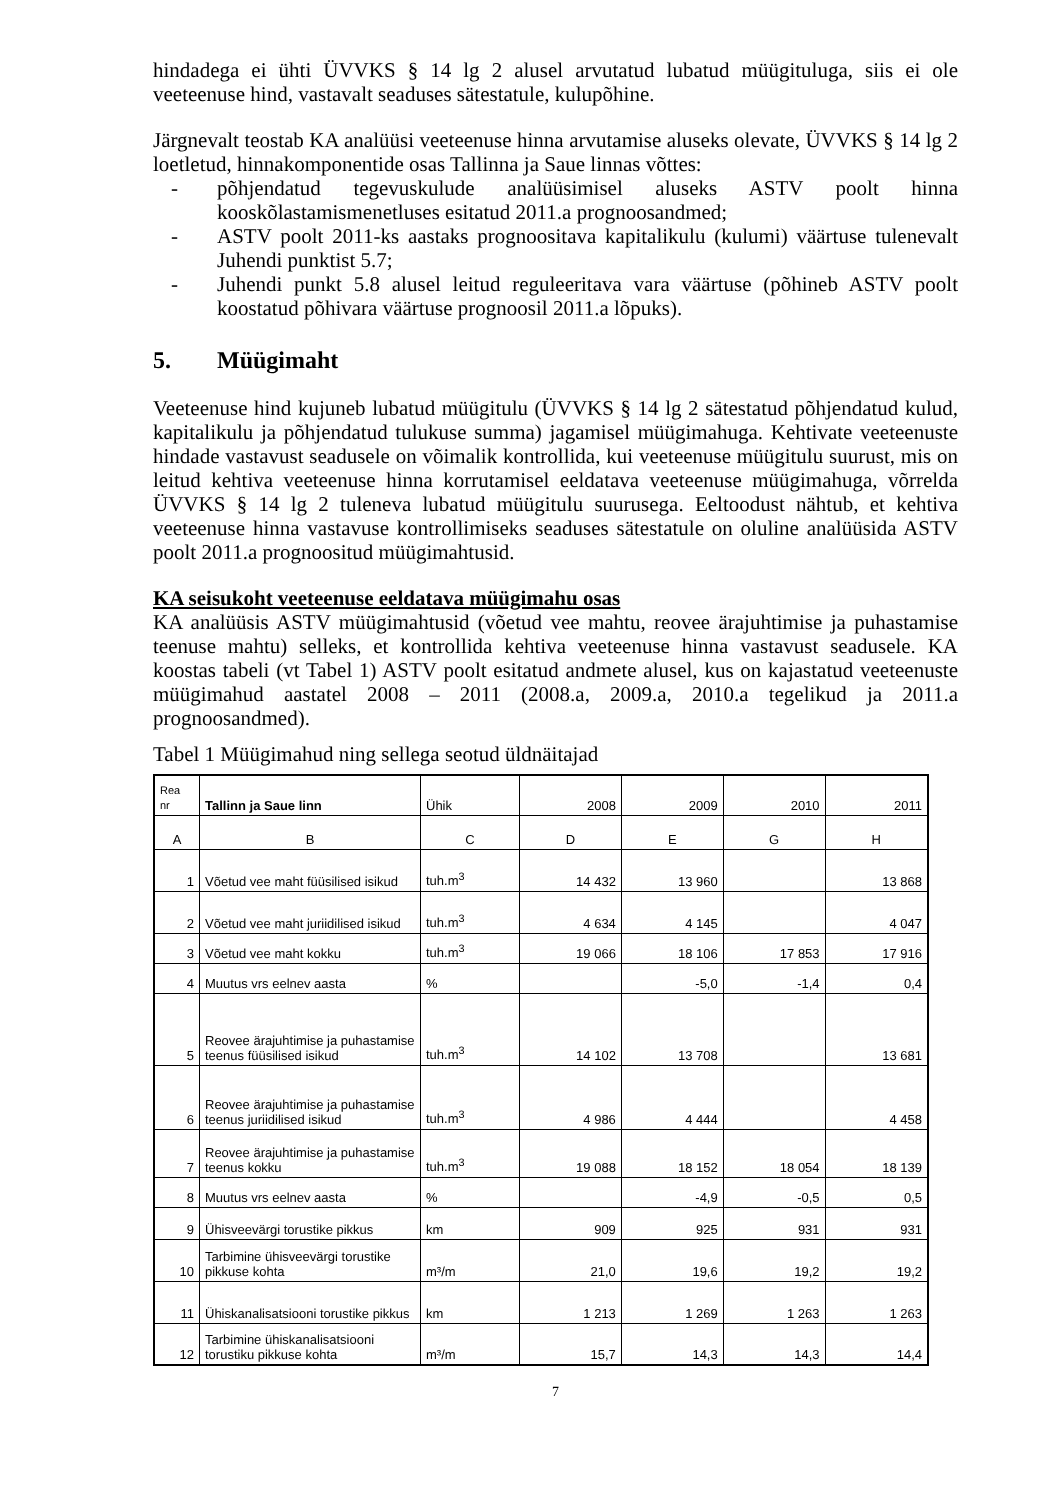hindadega ei ühti ÜVVKS § 14 lg 2 alusel arvutatud lubatud müügituluga, siis ei ole veeteenuse hind, vastavalt seaduses sätestatule, kulupõhine.
Järgnevalt teostab KA analüüsi veeteenuse hinna arvutamise aluseks olevate, ÜVVKS § 14 lg 2 loetletud, hinnakomponentide osas Tallinna ja Saue linnas võttes:
- põhjendatud tegevuskulude analüüsimisel aluseks ASTV poolt hinna kooskõlastamismenetluses esitatud 2011.a prognoosandmed;
- ASTV poolt 2011-ks aastaks prognoositava kapitalikulu (kulumi) väärtuse tulenevalt Juhendi punktist 5.7;
- Juhendi punkt 5.8 alusel leitud reguleeritava vara väärtuse (põhineb ASTV poolt koostatud põhivara väärtuse prognoosil 2011.a lõpuks).
5. Müügimaht
Veeteenuse hind kujuneb lubatud müügitulu (ÜVVKS § 14 lg 2 sätestatud põhjendatud kulud, kapitalikulu ja põhjendatud tulukuse summa) jagamisel müügimahuga. Kehtivate veeteenuste hindade vastavust seadusele on võimalik kontrollida, kui veeteenuse müügitulu suurust, mis on leitud kehtiva veeteenuse hinna korrutamisel eeldatava veeteenuse müügimahuga, võrrelda ÜVVKS § 14 lg 2 tuleneva lubatud müügitulu suurusega. Eeltoodust nähtub, et kehtiva veeteenuse hinna vastavuse kontrollimiseks seaduses sätestatule on oluline analüüsida ASTV poolt 2011.a prognoositud müügimahtusid.
KA seisukoht veeteenuse eeldatava müügimahu osas
KA analüüsis ASTV müügimahtusid (võetud vee mahtu, reovee ärajuhtimise ja puhastamise teenuse mahtu) selleks, et kontrollida kehtiva veeteenuse hinna vastavust seadusele. KA koostas tabeli (vt Tabel 1) ASTV poolt esitatud andmete alusel, kus on kajastatud veeteenuste müügimahud aastatel 2008 – 2011 (2008.a, 2009.a, 2010.a tegelikud ja 2011.a prognoosandmed).
Tabel 1 Müügimahud ning sellega seotud üldnäitajad
| Rea nr | Tallinn ja Saue linn | Ühik | 2008 | 2009 | 2010 | 2011 |
| A | B | C | D | E | G | H |
| 1 | Võetud vee maht füüsilised isikud | tuh.m<sup>3</sup> | 14 432 | 13 960 | | 13 868 |
| 2 | Võetud vee maht juriidilised isikud | tuh.m<sup>3</sup> | 4 634 | 4 145 | | 4 047 |
| 3 | Võetud vee maht kokku | tuh.m<sup>3</sup> | 19 066 | 18 106 | 17 853 | 17 916 |
| 4 | Muutus vrs eelnev aasta | % | | -5,0 | -1,4 | 0,4 |
| 5 | Reovee ärajuhtimise ja puhastamise teenus füüsilised isikud | tuh.m<sup>3</sup> | 14 102 | 13 708 | | 13 681 |
| 6 | Reovee ärajuhtimise ja puhastamise teenus juriidilised isikud | tuh.m<sup>3</sup> | 4 986 | 4 444 | | 4 458 |
| 7 | Reovee ärajuhtimise ja puhastamise teenus kokku | tuh.m<sup>3</sup> | 19 088 | 18 152 | 18 054 | 18 139 |
| 8 | Muutus vrs eelnev aasta | % | | -4,9 | -0,5 | 0,5 |
| 9 | Ühisveevärgi torustike pikkus | km | 909 | 925 | 931 | 931 |
| 10 | Tarbimine ühisveevärgi torustike pikkuse kohta | m³/m | 21,0 | 19,6 | 19,2 | 19,2 |
| 11 | Ühiskanalisatsiooni torustike pikkus | km | 1 213 | 1 269 | 1 263 | 1 263 |
| 12 | Tarbimine ühiskanalisatsiooni torustiku pikkuse kohta | m³/m | 15,7 | 14,3 | 14,3 | 14,4 |
7